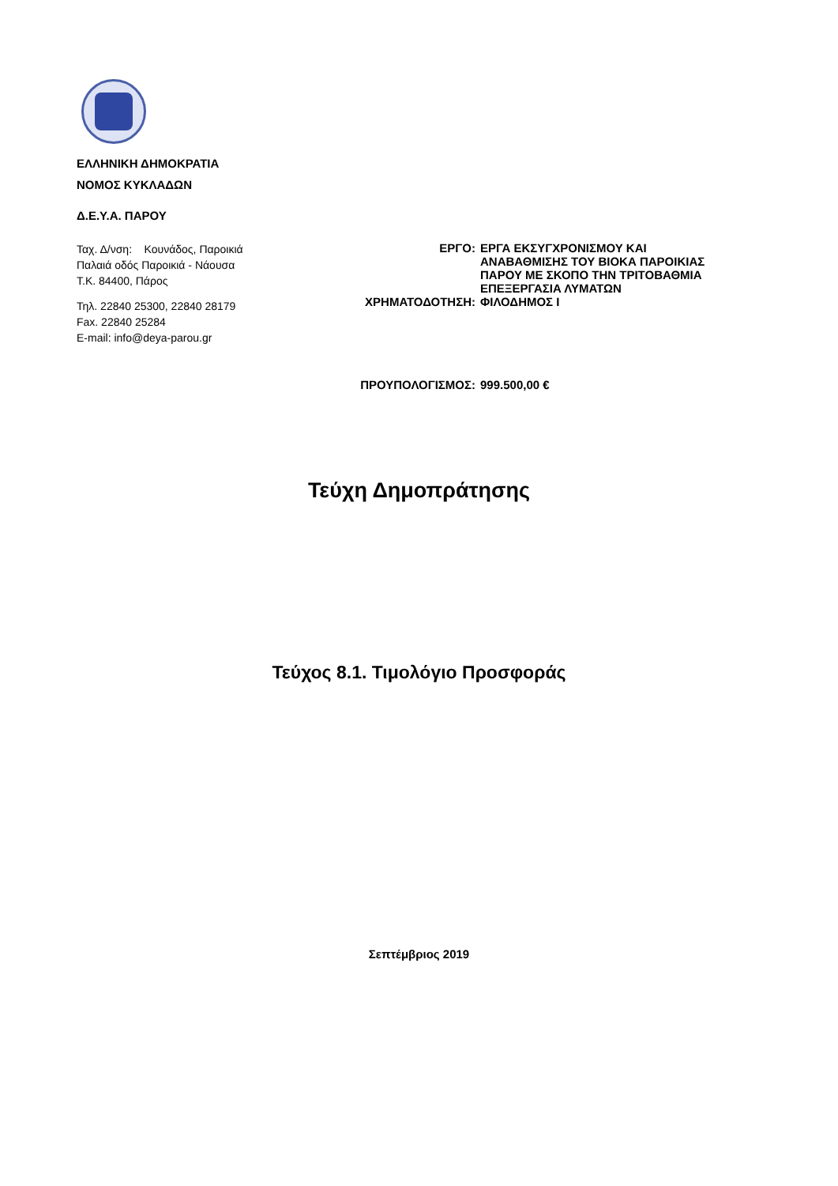ΕΛΛΗΝΙΚΗ ΔΗΜΟΚΡΑΤΙΑ
ΝΟΜΟΣ ΚΥΚΛΑΔΩΝ
Δ.Ε.Υ.Α. ΠΑΡΟΥ
Ταχ. Δ/νση: Κουνάδος, Παροικιά
Παλαιά οδός Παροικιά - Νάουσα
Τ.Κ. 84400, Πάρος
Τηλ. 22840 25300, 22840 28179
Fax. 22840 25284
E-mail: info@deya-parou.gr
| ΕΡΓΟ: | ΕΡΓΑ ΕΚΣΥΓΧΡΟΝΙΣΜΟΥ ΚΑΙ ΑΝΑΒΑΘΜΙΣΗΣ ΤΟΥ ΒΙΟΚΑ ΠΑΡΟΙΚΙΑΣ ΠΑΡΟΥ ΜΕ ΣΚΟΠΟ ΤΗΝ ΤΡΙΤΟΒΑΘΜΙΑ ΕΠΕΞΕΡΓΑΣΙΑ ΛΥΜΑΤΩΝ |
| ΧΡΗΜΑΤΟΔΟΤΗΣΗ: | ΦΙΛΟΔΗΜΟΣ Ι |
| ΠΡΟΥΠΟΛΟΓΙΣΜΟΣ: | 999.500,00 € |
Τεύχη Δημοπράτησης
Τεύχος 8.1. Τιμολόγιο Προσφοράς
Σεπτέμβριος 2019